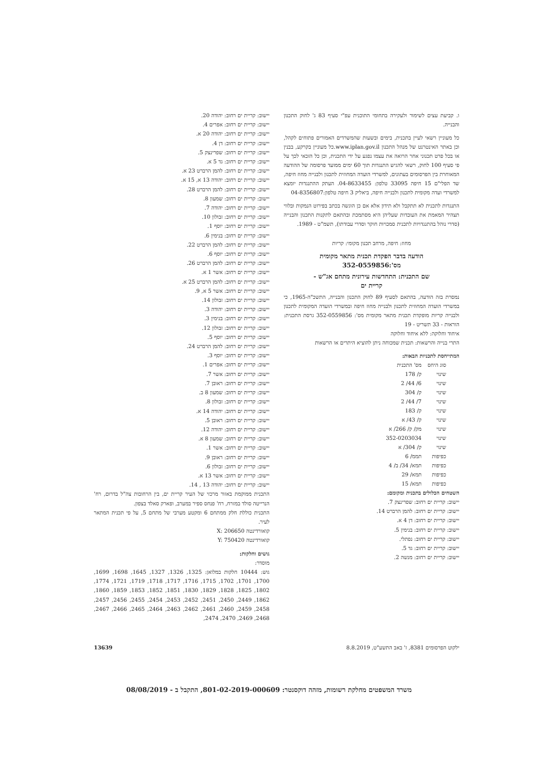ו. קביעת עצים לשימור ולעקירה בתחומי התוכנית עפ"י סעיף 83 ג' לחוק התכנון והבנייה.
כל מעוניין רשאי לעיין בתכנית, בימים ובשעות שהמשרדים האמורים פתוחים לקהל, וכן באתר האינטרנט של מנהל התכנון www.iplan.gov.il.כל מעוניין בקרקע, בבנין או בכל פרט תכנוני אחר הרואה את עצמו נפגע על ידי התכנית, וכן כל הזכאי לכך על פי סעיף 100 לחוק, רשאי להגיש התנגדות תוך 60 ימים ממועד פרסומה של ההודעה המאוחרת בין הפרסומים בעתונים, למשרדי הועדה המחוזית לתכנון ולבנייה מחוז חיפה, שד הפלי"ם 15 חיפה 33095 טלפון: 04-8633455. העתק ההתנגדות יומצא למשרדי ועדה מקומית לתכנון ולבנייה חיפה, ביאליק 3 חיפה טלפון:04-8356807
התנגדות לתכנית לא תתקבל ולא תידון אלא אם כן הוגשה בכתב בפירוט הנמקות ובלווי תצהיר המאמת את העובדות שעליהן היא מסתמכת ובהתאם לתקנות התכנון והבנייה (סדרי נוהל בהתנגדויות לתכנית סמכויות חוקר וסדרי עבודתו), תשמ"ט - 1989.
מחוז: חיפה, מרחב תכנון מקומי: קריות
הודעה בדבר הפקדת תכנית מתאר מקומית
מס':352-0559856
שם התכנית: התחדשות עירונית מתחם אג"ש -
קריית ים
נמסרת בזה הודעה, בהתאם לסעיף 89 לחוק התכנון והבנייה, התשכ"ה-1965, כי במשרדי הועדה המחוזית לתכנון ולבנייה מחוז חיפה ובמשרדי הועדה המקומית לתכנון ולבנייה קריות מופקדת תכנית מתאר מקומית מס': 352-0559856 גרסת התכנית: הוראות - 33 תשריט - 19
איחוד וחלוקה: ללא איחוד וחלוקה
התרי בנייה והרשאות: תכנית שמכוחה ניתן להוציא היתרים או הרשאות
המתייחסת לתכניות הבאות:
| סוג היחס | מס' התכנית |
| --- | --- |
| שינוי | ק/ 178 |
| שינוי | 6/ 44/ 2 |
| שינוי | ק/ 304 |
| שינוי | 7/ 44/ 2 |
| שינוי | ק/ 183 |
| שינוי | ק/ 43/ א |
| שינוי | מק/ ק/ 266/ א |
| שינוי | 352-0203034 |
| שינוי | ק/ 304/ א |
| כפיפות | תממ/ 6 |
| כפיפות | תמא/ 34/ ב/ 4 |
| כפיפות | תמא/ 29 |
| כפיפות | תמא/ 15 |
השטחים הכלולים בתכנית ומקומם:
יישוב: קריית ים רחוב: שפרינצק 7.
יישוב: קריית ים רחוב: להמן הרברט 14.
יישוב: קריית ים רחוב: דן 4 א.
יישוב: קריית ים רחוב: בנימין 5.
יישוב: קריית ים רחוב: נפתלי.
יישוב: קריית ים רחוב: גד 5.
יישוב: קריית ים רחוב: מנשה 2.
יישוב: קריית ים רחוב: יהודה 20.
יישוב: קריית ים רחוב: אפרים 4.
יישוב: קריית ים רחוב: יהודה 20 א.
יישוב: קריית ים רחוב: דן 4.
יישוב: קריית ים רחוב: שפרינצק 5.
יישוב: קריית ים רחוב: גד 5 א.
יישוב: קריית ים רחוב: להמן הרברט 23 א.
יישוב: קריית ים רחוב: יהודה 13 א, 15 א.
יישוב: קריית ים רחוב: להמן הרברט 28.
יישוב: קריית ים רחוב: שמעון 8.
יישוב: קריית ים רחוב: יהודה 7.
יישוב: קריית ים רחוב: זבולון 10.
יישוב: קריית ים רחוב: יוסף 1.
יישוב: קריית ים רחוב: בנימין 6.
יישוב: קריית ים רחוב: להמן הרברט 22.
יישוב: קריית ים רחוב: יוסף 6.
יישוב: קריית ים רחוב: להמן הרברט 26.
יישוב: קריית ים רחוב: אשר 1 א.
יישוב: קריית ים רחוב: להמן הרברט 25 א.
יישוב: קריית ים רחוב: אשר 5 א, 9.
יישוב: קריית ים רחוב: זבולון 14.
יישוב: קריית ים רחוב: יהודה 3.
יישוב: קריית ים רחוב: בנימין 3.
יישוב: קריית ים רחוב: זבולון 12.
יישוב: קריית ים רחוב: יוסף 5.
יישוב: קריית ים רחוב: להמן הרברט 24.
יישוב: קריית ים רחוב: יוסף 3.
יישוב: קריית ים רחוב: אפרים 1.
יישוב: קריית ים רחוב: אשר 7.
יישוב: קריית ים רחוב: ראובן 7.
יישוב: קריית ים רחוב: שמעון 8 ב.
יישוב: קריית ים רחוב: זבולון 8.
יישוב: קריית ים רחוב: יהודה 14 א.
יישוב: קריית ים רחוב: ראובן 5.
יישוב: קריית ים רחוב: יהודה 12.
יישוב: קריית ים רחוב: שמעון 8 א.
יישוב: קריית ים רחוב: אשר 1.
יישוב: קריית ים רחוב: ראובן 9.
יישוב: קריית ים רחוב: זבולון 6.
יישוב: קריית ים רחוב: אשר 13 א.
יישוב: קריית ים רחוב: יהודה 13 , 14.
התכנית ממוקמת באזור מרכזי של העיר קריית ים, בין הרחובות צה"ל בדרום, רח' הנרייטה סולד במזרח, רח' פנחס ספיר במערב, ופארק סאלד בצפון.
התכנית כוללת חלק ממתחם 6 ומקטע מערבי של מתחם 5, על פי תכנית המתאר לעיר.
קואורדינטה X: 206650
קואורדינטה Y: 750420
גושים וחלקות:
מוסדר:
גוש: 10444 חלקות במלואן: 1325, 1326, 1327, 1645, 1698, 1699, 1700, 1701, 1702, 1715, 1716, 1717, 1718, 1719, 1721, 1774, 1802, 1825, 1828, 1829, 1830, 1851, 1852, 1853, 1859, 1860, 1862, 2449, 2450, 2451, 2452, 2453, 2454, 2455, 2456, 2457, 2458, 2459, 2460, 2461, 2462, 2463, 2464, 2465, 2466, 2467, 2468, 2469, 2470, 2474,
ילקוט הפרסומים 8381, ז' באב התשע"ט, 8.8.2019 13639
משרד המשפטים מחלקת רשומות, מזהה דוקסנטר: 801-02-2019-000609, התקבל ב - 08/08/2019